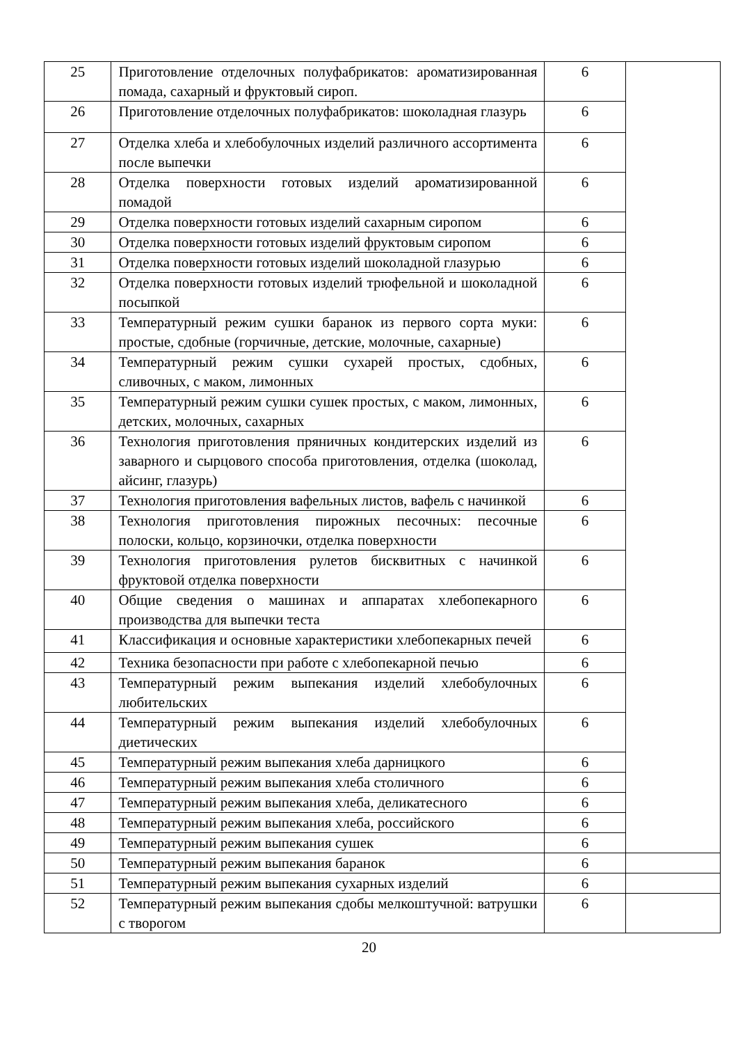| 25 | Приготовление отделочных полуфабрикатов: ароматизированная помада, сахарный и фруктовый сироп. | 6 | |
| 26 | Приготовление отделочных полуфабрикатов: шоколадная глазурь | 6 | |
| 27 | Отделка хлеба и хлебобулочных изделий различного ассортимента после выпечки | 6 | |
| 28 | Отделка поверхности готовых изделий ароматизированной помадой | 6 | |
| 29 | Отделка поверхности готовых изделий сахарным сиропом | 6 | |
| 30 | Отделка поверхности готовых изделий фруктовым сиропом | 6 | |
| 31 | Отделка поверхности готовых изделий шоколадной глазурью | 6 | |
| 32 | Отделка поверхности готовых изделий трюфельной и шоколадной посыпкой | 6 | |
| 33 | Температурный режим сушки баранок из первого сорта муки: простые, сдобные (горчичные, детские, молочные, сахарные) | 6 | |
| 34 | Температурный режим сушки сухарей простых, сдобных, сливочных, с маком, лимонных | 6 | |
| 35 | Температурный режим сушки сушек простых, с маком, лимонных, детских, молочных, сахарных | 6 | |
| 36 | Технология приготовления пряничных кондитерских изделий из заварного и сырцового способа приготовления, отделка (шоколад, айсинг, глазурь) | 6 | |
| 37 | Технология приготовления вафельных листов, вафель с начинкой | 6 | |
| 38 | Технология приготовления пирожных песочных: песочные полоски, кольцо, корзиночки, отделка поверхности | 6 | |
| 39 | Технология приготовления рулетов бисквитных с начинкой фруктовой отделка поверхности | 6 | |
| 40 | Общие сведения о машинах и аппаратах хлебопекарного производства для выпечки теста | 6 | |
| 41 | Классификация и основные характеристики хлебопекарных печей | 6 | |
| 42 | Техника безопасности при работе с хлебопекарной печью | 6 | |
| 43 | Температурный режим выпекания изделий хлебобулочных любительских | 6 | |
| 44 | Температурный режим выпекания изделий хлебобулочных диетических | 6 | |
| 45 | Температурный режим выпекания хлеба дарницкого | 6 | |
| 46 | Температурный режим выпекания хлеба столичного | 6 | |
| 47 | Температурный режим выпекания хлеба, деликатесного | 6 | |
| 48 | Температурный режим выпекания хлеба, российского | 6 | |
| 49 | Температурный режим выпекания сушек | 6 | |
| 50 | Температурный режим выпекания баранок | 6 | |
| 51 | Температурный режим выпекания сухарных изделий | 6 | |
| 52 | Температурный режим выпекания сдобы мелкоштучной: ватрушки с творогом | 6 | |
20